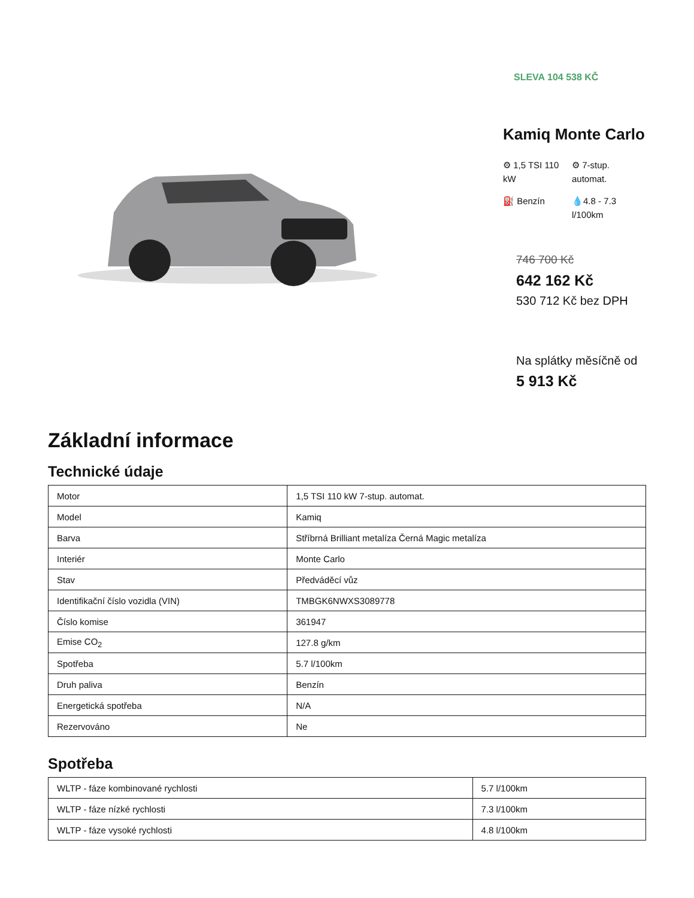SLEVA 104 538 KČ
Kamiq Monte Carlo
⚙ 1,5 TSI 110 kW
⚙ 7-stup. automat.
⛽ Benzín
💧4.8 - 7.3 l/100km
746 700 Kč
642 162 Kč
530 712 Kč bez DPH
Na splátky měsíčně od
5 913 Kč
Základní informace
Technické údaje
| Motor | 1,5 TSI 110 kW 7-stup. automat. |
| Model | Kamiq |
| Barva | Stříbrná Brilliant metalíza Černá Magic metalíza |
| Interiér | Monte Carlo |
| Stav | Předváděcí vůz |
| Identifikační číslo vozidla (VIN) | TMBGK6NWXS3089778 |
| Číslo komise | 361947 |
| Emise CO<sub>2</sub> | 127.8 g/km |
| Spotřeba | 5.7 l/100km |
| Druh paliva | Benzín |
| Energetická spotřeba | N/A |
| Rezervováno | Ne |
Spotřeba
| WLTP - fáze kombinované rychlosti | 5.7 l/100km |
| WLTP - fáze nízké rychlosti | 7.3 l/100km |
| WLTP - fáze vysoké rychlosti | 4.8 l/100km |